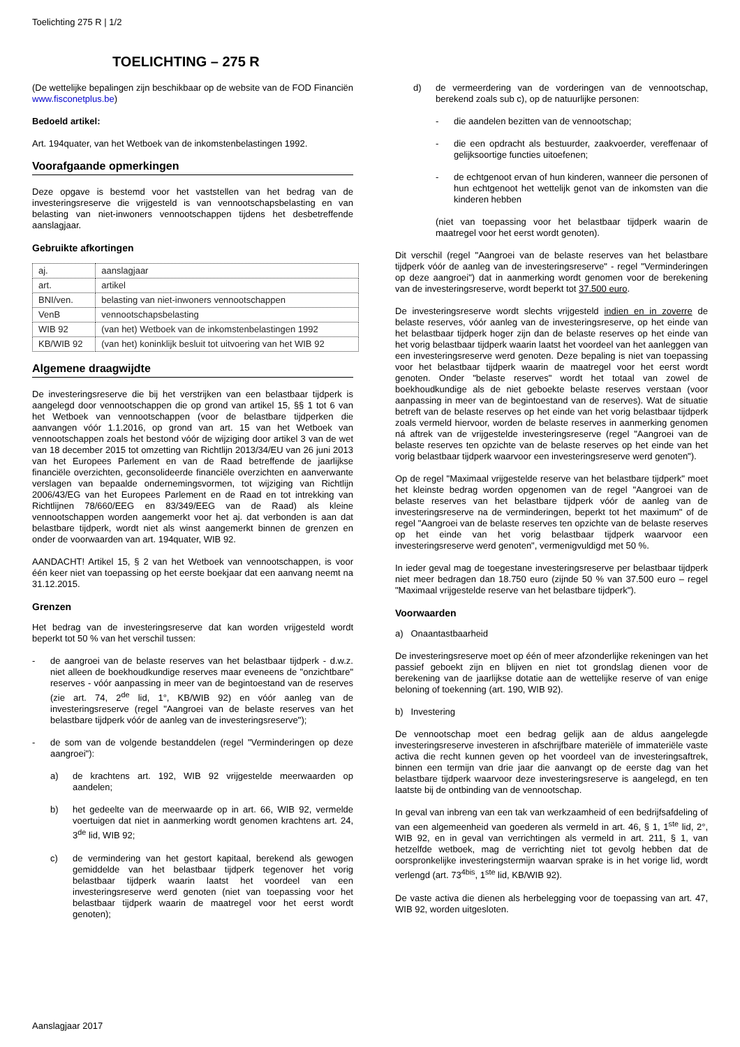Toelichting 275 R | 1/2
TOELICHTING – 275 R
(De wettelijke bepalingen zijn beschikbaar op de website van de FOD Financiën www.fisconetplus.be)
Bedoeld artikel:
Art. 194quater, van het Wetboek van de inkomstenbelastingen 1992.
Voorafgaande opmerkingen
Deze opgave is bestemd voor het vaststellen van het bedrag van de investeringsreserve die vrijgesteld is van vennootschapsbelasting en van belasting van niet-inwoners vennootschappen tijdens het desbetreffende aanslagjaar.
Gebruikte afkortingen
| aj. | aanslagjaar |
| art. | artikel |
| BNI/ven. | belasting van niet-inwoners vennootschappen |
| VenB | vennootschapsbelasting |
| WIB 92 | (van het) Wetboek van de inkomstenbelastingen 1992 |
| KB/WIB 92 | (van het) koninklijk besluit tot uitvoering van het WIB 92 |
Algemene draagwijdte
De investeringsreserve die bij het verstrijken van een belastbaar tijdperk is aangelegd door vennootschappen die op grond van artikel 15, §§ 1 tot 6 van het Wetboek van vennootschappen (voor de belastbare tijdperken die aanvangen vóór 1.1.2016, op grond van art. 15 van het Wetboek van vennootschappen zoals het bestond vóór de wijziging door artikel 3 van de wet van 18 december 2015 tot omzetting van Richtlijn 2013/34/EU van 26 juni 2013 van het Europees Parlement en van de Raad betreffende de jaarlijkse financiële overzichten, geconsolideerde financiële overzichten en aanverwante verslagen van bepaalde ondernemingsvormen, tot wijziging van Richtlijn 2006/43/EG van het Europees Parlement en de Raad en tot intrekking van Richtlijnen 78/660/EEG en 83/349/EEG van de Raad) als kleine vennootschappen worden aangemerkt voor het aj. dat verbonden is aan dat belastbare tijdperk, wordt niet als winst aangemerkt binnen de grenzen en onder de voorwaarden van art. 194quater, WIB 92.
AANDACHT! Artikel 15, § 2 van het Wetboek van vennootschappen, is voor één keer niet van toepassing op het eerste boekjaar dat een aanvang neemt na 31.12.2015.
Grenzen
Het bedrag van de investeringsreserve dat kan worden vrijgesteld wordt beperkt tot 50 % van het verschil tussen:
- de aangroei van de belaste reserves van het belastbaar tijdperk - d.w.z. niet alleen de boekhoudkundige reserves maar eveneens de "onzichtbare" reserves - vóór aanpassing in meer van de begintoestand van de reserves (zie art. 74, 2<sup>de</sup> lid, 1°, KB/WIB 92) en vóór aanleg van de investeringsreserve (regel "Aangroei van de belaste reserves van het belastbare tijdperk vóór de aanleg van de investeringsreserve");
- de som van de volgende bestanddelen (regel "Verminderingen op deze aangroei"):
a) de krachtens art. 192, WIB 92 vrijgestelde meerwaarden op aandelen;
b) het gedeelte van de meerwaarde op in art. 66, WIB 92, vermelde voertuigen dat niet in aanmerking wordt genomen krachtens art. 24, 3<sup>de</sup> lid, WIB 92;
c) de vermindering van het gestort kapitaal, berekend als gewogen gemiddelde van het belastbaar tijdperk tegenover het vorig belastbaar tijdperk waarin laatst het voordeel van een investeringsreserve werd genoten (niet van toepassing voor het belastbaar tijdperk waarin de maatregel voor het eerst wordt genoten);
d) de vermeerdering van de vorderingen van de vennootschap, berekend zoals sub c), op de natuurlijke personen:
- die aandelen bezitten van de vennootschap;
- die een opdracht als bestuurder, zaakvoerder, vereffenaar of gelijksoortige functies uitoefenen;
- de echtgenoot ervan of hun kinderen, wanneer die personen of hun echtgenoot het wettelijk genot van de inkomsten van die kinderen hebben
(niet van toepassing voor het belastbaar tijdperk waarin de maatregel voor het eerst wordt genoten).
Dit verschil (regel "Aangroei van de belaste reserves van het belastbare tijdperk vóór de aanleg van de investeringsreserve" - regel "Verminderingen op deze aangroei") dat in aanmerking wordt genomen voor de berekening van de investeringsreserve, wordt beperkt tot 37.500 euro.
De investeringsreserve wordt slechts vrijgesteld indien en in zoverre de belaste reserves, vóór aanleg van de investeringsreserve, op het einde van het belastbaar tijdperk hoger zijn dan de belaste reserves op het einde van het vorig belastbaar tijdperk waarin laatst het voordeel van het aanleggen van een investeringsreserve werd genoten. Deze bepaling is niet van toepassing voor het belastbaar tijdperk waarin de maatregel voor het eerst wordt genoten. Onder "belaste reserves" wordt het totaal van zowel de boekhoudkundige als de niet geboekte belaste reserves verstaan (voor aanpassing in meer van de begintoestand van de reserves). Wat de situatie betreft van de belaste reserves op het einde van het vorig belastbaar tijdperk zoals vermeld hiervoor, worden de belaste reserves in aanmerking genomen ná aftrek van de vrijgestelde investeringsreserve (regel "Aangroei van de belaste reserves ten opzichte van de belaste reserves op het einde van het vorig belastbaar tijdperk waarvoor een investeringsreserve werd genoten").
Op de regel "Maximaal vrijgestelde reserve van het belastbare tijdperk" moet het kleinste bedrag worden opgenomen van de regel "Aangroei van de belaste reserves van het belastbare tijdperk vóór de aanleg van de investeringsreserve na de verminderingen, beperkt tot het maximum" of de regel "Aangroei van de belaste reserves ten opzichte van de belaste reserves op het einde van het vorig belastbaar tijdperk waarvoor een investeringsreserve werd genoten", vermenigvuldigd met 50 %.
In ieder geval mag de toegestane investeringsreserve per belastbaar tijdperk niet meer bedragen dan 18.750 euro (zijnde 50 % van 37.500 euro – regel "Maximaal vrijgestelde reserve van het belastbare tijdperk").
Voorwaarden
a) Onaantastbaarheid
De investeringsreserve moet op één of meer afzonderlijke rekeningen van het passief geboekt zijn en blijven en niet tot grondslag dienen voor de berekening van de jaarlijkse dotatie aan de wettelijke reserve of van enige beloning of toekenning (art. 190, WIB 92).
b) Investering
De vennootschap moet een bedrag gelijk aan de aldus aangelegde investeringsreserve investeren in afschrijfbare materiële of immateriële vaste activa die recht kunnen geven op het voordeel van de investeringsaftrek, binnen een termijn van drie jaar die aanvangt op de eerste dag van het belastbare tijdperk waarvoor deze investeringsreserve is aangelegd, en ten laatste bij de ontbinding van de vennootschap.
In geval van inbreng van een tak van werkzaamheid of een bedrijfsafdeling of van een algemeenheid van goederen als vermeld in art. 46, § 1, 1<sup>ste</sup> lid, 2°, WIB 92, en in geval van verrichtingen als vermeld in art. 211, § 1, van hetzelfde wetboek, mag de verrichting niet tot gevolg hebben dat de oorspronkelijke investeringstermijn waarvan sprake is in het vorige lid, wordt verlengd (art. 73<sup>4bis</sup>, 1<sup>ste</sup> lid, KB/WIB 92).
De vaste activa die dienen als herbelegging voor de toepassing van art. 47, WIB 92, worden uitgesloten.
Aanslagjaar 2017